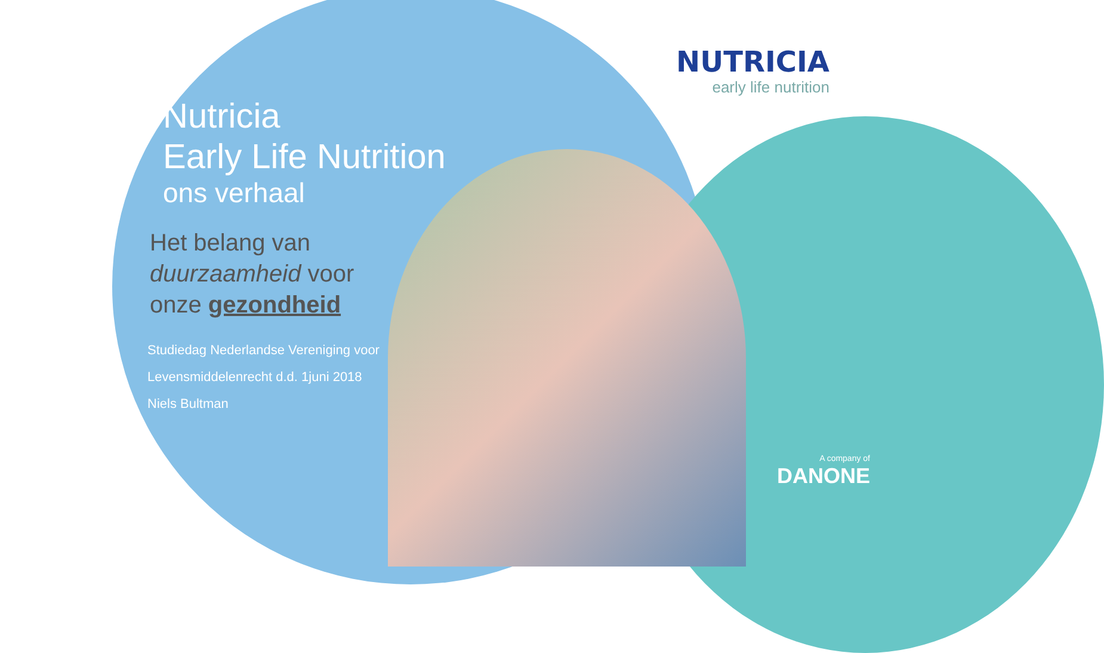NUTRICIA
early life nutrition
Nutricia
Early Life Nutrition
ons verhaal
Het belang van
duurzaamheid voor
onze gezondheid
Studiedag Nederlandse Vereniging voor
Levensmiddelenrecht d.d. 1juni 2018
Niels Bultman
A company of
DANONE